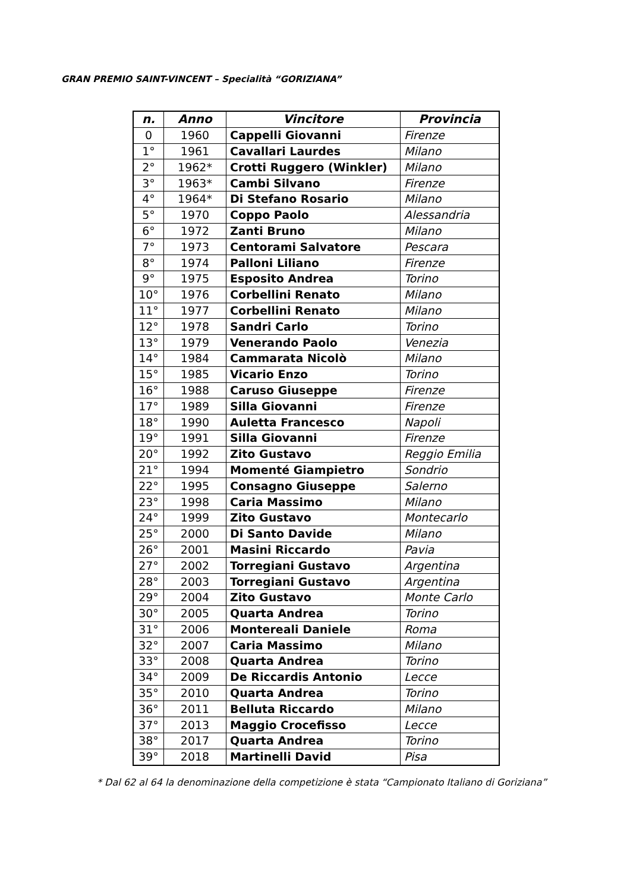GRAN PREMIO SAINT-VINCENT – Specialità “GORIZIANA”
| n. | Anno | Vincitore | Provincia |
| --- | --- | --- | --- |
| 0 | 1960 | Cappelli Giovanni | Firenze |
| 1° | 1961 | Cavallari Laurdes | Milano |
| 2° | 1962* | Crotti Ruggero (Winkler) | Milano |
| 3° | 1963* | Cambi Silvano | Firenze |
| 4° | 1964* | Di Stefano Rosario | Milano |
| 5° | 1970 | Coppo Paolo | Alessandria |
| 6° | 1972 | Zanti Bruno | Milano |
| 7° | 1973 | Centorami Salvatore | Pescara |
| 8° | 1974 | Palloni Liliano | Firenze |
| 9° | 1975 | Esposito Andrea | Torino |
| 10° | 1976 | Corbellini Renato | Milano |
| 11° | 1977 | Corbellini Renato | Milano |
| 12° | 1978 | Sandri Carlo | Torino |
| 13° | 1979 | Venerando Paolo | Venezia |
| 14° | 1984 | Cammarata Nicolò | Milano |
| 15° | 1985 | Vicario Enzo | Torino |
| 16° | 1988 | Caruso Giuseppe | Firenze |
| 17° | 1989 | Silla Giovanni | Firenze |
| 18° | 1990 | Auletta Francesco | Napoli |
| 19° | 1991 | Silla Giovanni | Firenze |
| 20° | 1992 | Zito Gustavo | Reggio Emilia |
| 21° | 1994 | Momenté Giampietro | Sondrio |
| 22° | 1995 | Consagno Giuseppe | Salerno |
| 23° | 1998 | Caria Massimo | Milano |
| 24° | 1999 | Zito Gustavo | Montecarlo |
| 25° | 2000 | Di Santo Davide | Milano |
| 26° | 2001 | Masini Riccardo | Pavia |
| 27° | 2002 | Torregiani Gustavo | Argentina |
| 28° | 2003 | Torregiani Gustavo | Argentina |
| 29° | 2004 | Zito Gustavo | Monte Carlo |
| 30° | 2005 | Quarta Andrea | Torino |
| 31° | 2006 | Montereali Daniele | Roma |
| 32° | 2007 | Caria Massimo | Milano |
| 33° | 2008 | Quarta Andrea | Torino |
| 34° | 2009 | De Riccardis Antonio | Lecce |
| 35° | 2010 | Quarta Andrea | Torino |
| 36° | 2011 | Belluta Riccardo | Milano |
| 37° | 2013 | Maggio Crocefisso | Lecce |
| 38° | 2017 | Quarta Andrea | Torino |
| 39° | 2018 | Martinelli David | Pisa |
* Dal 62 al 64 la denominazione della competizione è stata “Campionato Italiano di Goriziana”